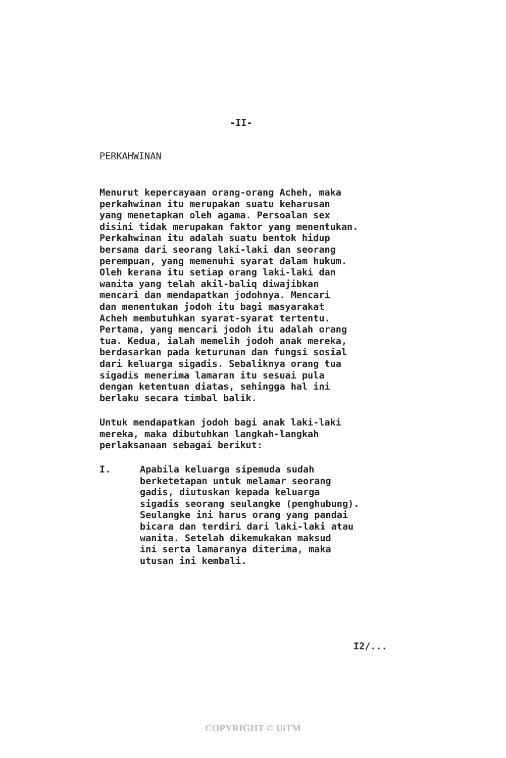-II-
PERKAHWINAN
Menurut kepercayaan orang-orang Acheh, maka perkahwinan itu merupakan suatu keharusan yang menetapkan oleh agama. Persoalan sex disini tidak merupakan faktor yang menentukan. Perkahwinan itu adalah suatu bentok hidup bersama dari seorang laki-laki dan seorang perempuan, yang memenuhi syarat dalam hukum. Oleh kerana itu setiap orang laki-laki dan wanita yang telah akil-baliq diwajibkan mencari dan mendapatkan jodohnya. Mencari dan menentukan jodoh itu bagi masyarakat Acheh membutuhkan syarat-syarat tertentu. Pertama, yang mencari jodoh itu adalah orang tua. Kedua, ialah memelih jodoh anak mereka, berdasarkan pada keturunan dan fungsi sosial dari keluarga sigadis. Sebaliknya orang tua sigadis menerima lamaran itu sesuai pula dengan ketentuan diatas, sehingga hal ini berlaku secara timbal balik.
Untuk mendapatkan jodoh bagi anak laki-laki mereka, maka dibutuhkan langkah-langkah perlaksanaan sebagai berikut:
I. Apabila keluarga sipemuda sudah berketetapan untuk melamar seorang gadis, diutuskan kepada keluarga sigadis seorang seulangke (penghubung). Seulangke ini harus orang yang pandai bicara dan terdiri dari laki-laki atau wanita. Setelah dikemukakan maksud ini serta lamaranya diterima, maka utusan ini kembali.
I2/...
COPYRIGHT © UiTM